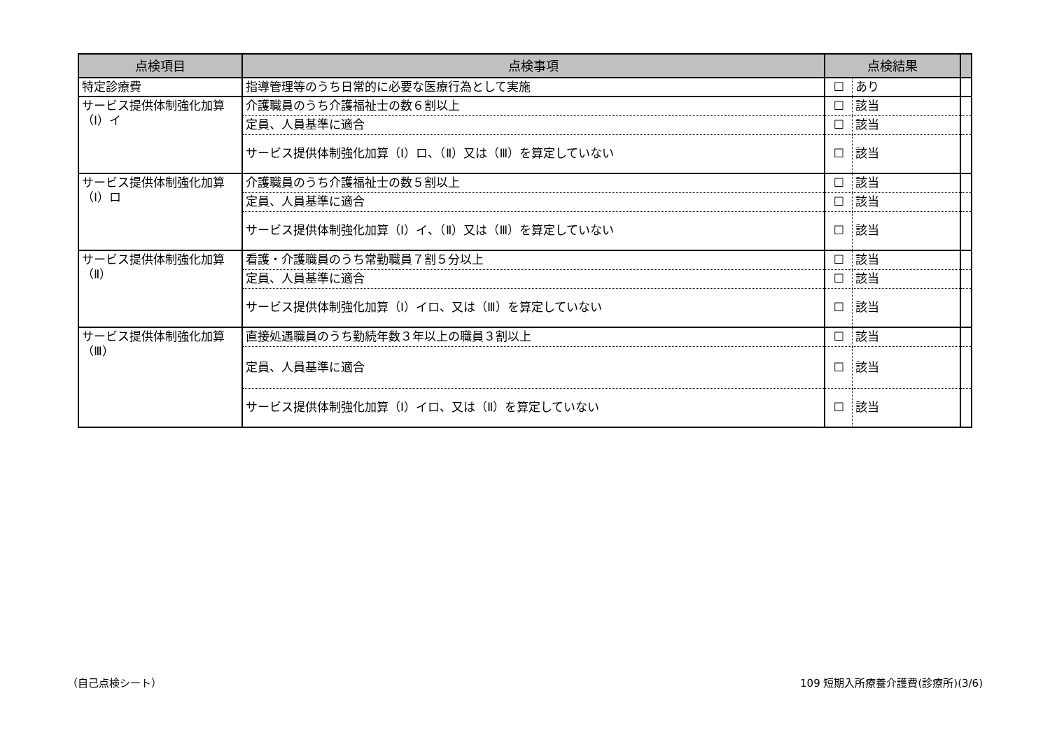| 点検項目 | 点検事項 | 点検結果 | | |
| --- | --- | --- | --- | --- |
| 特定診療費 | 指導管理等のうち日常的に必要な医療行為として実施 | ☐ | あり | |
| サービス提供体制強化加算（Ⅰ）イ | 介護職員のうち介護福祉士の数６割以上 | ☐ | 該当 | |
| | 定員、人員基準に適合 | ☐ | 該当 | |
| | サービス提供体制強化加算（Ⅰ）ロ、（Ⅱ）又は（Ⅲ）を算定していない | ☐ | 該当 | |
| サービス提供体制強化加算（Ⅰ）ロ | 介護職員のうち介護福祉士の数５割以上 | ☐ | 該当 | |
| | 定員、人員基準に適合 | ☐ | 該当 | |
| | サービス提供体制強化加算（Ⅰ）イ、（Ⅱ）又は（Ⅲ）を算定していない | ☐ | 該当 | |
| サービス提供体制強化加算（Ⅱ） | 看護・介護職員のうち常勤職員７割５分以上 | ☐ | 該当 | |
| | 定員、人員基準に適合 | ☐ | 該当 | |
| | サービス提供体制強化加算（Ⅰ）イロ、又は（Ⅲ）を算定していない | ☐ | 該当 | |
| サービス提供体制強化加算（Ⅲ） | 直接処遇職員のうち勤続年数３年以上の職員３割以上 | ☐ | 該当 | |
| | 定員、人員基準に適合 | ☐ | 該当 | |
| | サービス提供体制強化加算（Ⅰ）イロ、又は（Ⅱ）を算定していない | ☐ | 該当 | |
（自己点検シート）
109 短期入所療養介護費(診療所)(3/6)